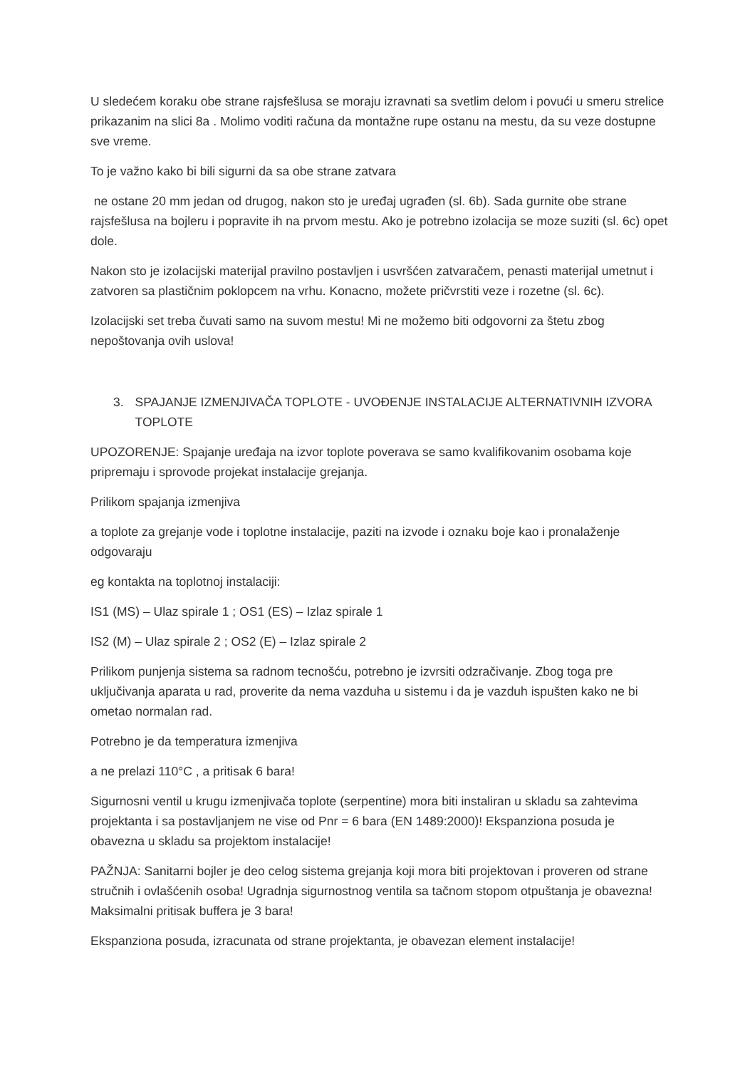U sledećem koraku obe strane rajsfešlusa se moraju izravnati sa svetlim delom i povući u smeru strelice prikazanim na slici 8a . Molimo voditi računa da montažne rupe ostanu na mestu, da su veze dostupne sve vreme.
To je važno kako bi bili sigurni da sa obe strane zatvara
ne ostane 20 mm jedan od drugog, nakon sto je uređaj ugrađen (sl. 6b). Sada gurnite obe strane rajsfešlusa na bojleru i popravite ih na prvom mestu. Ako je potrebno izolacija se moze suziti (sl. 6c) opet dole.
Nakon sto je izolacijski materijal pravilno postavljen i usvršćen zatvaračem, penasti materijal umetnut i zatvoren sa plastičnim poklopcem na vrhu. Konacno, možete pričvrstiti veze i rozetne (sl. 6c).
Izolacijski set treba čuvati samo na suvom mestu! Mi ne možemo biti odgovorni za štetu zbog nepoštovanja ovih uslova!
3. SPAJANJE IZMENJIVAČA TOPLOTE - UVOĐENJE INSTALACIJE ALTERNATIVNIH IZVORA TOPLOTE
UPOZORENJE: Spajanje uređaja na izvor toplote poverava se samo kvalifikovanim osobama koje pripremaju i sprovode projekat instalacije grejanja.
Prilikom spajanja izmenjiva
a toplote za grejanje vode i toplotne instalacije, paziti na izvode i oznaku boje kao i pronalaženje odgovaraju
eg kontakta na toplotnoj instalaciji:
IS1 (MS) – Ulaz spirale 1 ; OS1 (ES) – Izlaz spirale 1
IS2 (M) – Ulaz spirale 2 ; OS2 (E) – Izlaz spirale 2
Prilikom punjenja sistema sa radnom tecnošću, potrebno je izvrsiti odzračivanje. Zbog toga pre uključivanja aparata u rad, proverite da nema vazduha u sistemu i da je vazduh ispušten kako ne bi ometao normalan rad.
Potrebno je da temperatura izmenjiva
a ne prelazi 110°C , a pritisak 6 bara!
Sigurnosni ventil u krugu izmenjivača toplote (serpentine) mora biti instaliran u skladu sa zahtevima projektanta i sa postavljanjem ne vise od Pnr = 6 bara (EN 1489:2000)! Ekspanziona posuda je obavezna u skladu sa projektom instalacije!
PAŽNJA: Sanitarni bojler je deo celog sistema grejanja koji mora biti projektovan i proveren od strane stručnih i ovlašćenih osoba! Ugradnja sigurnostnog ventila sa tačnom stopom otpuštanja je obavezna! Maksimalni pritisak buffera je 3 bara!
Ekspanziona posuda, izracunata od strane projektanta, je obavezan element instalacije!